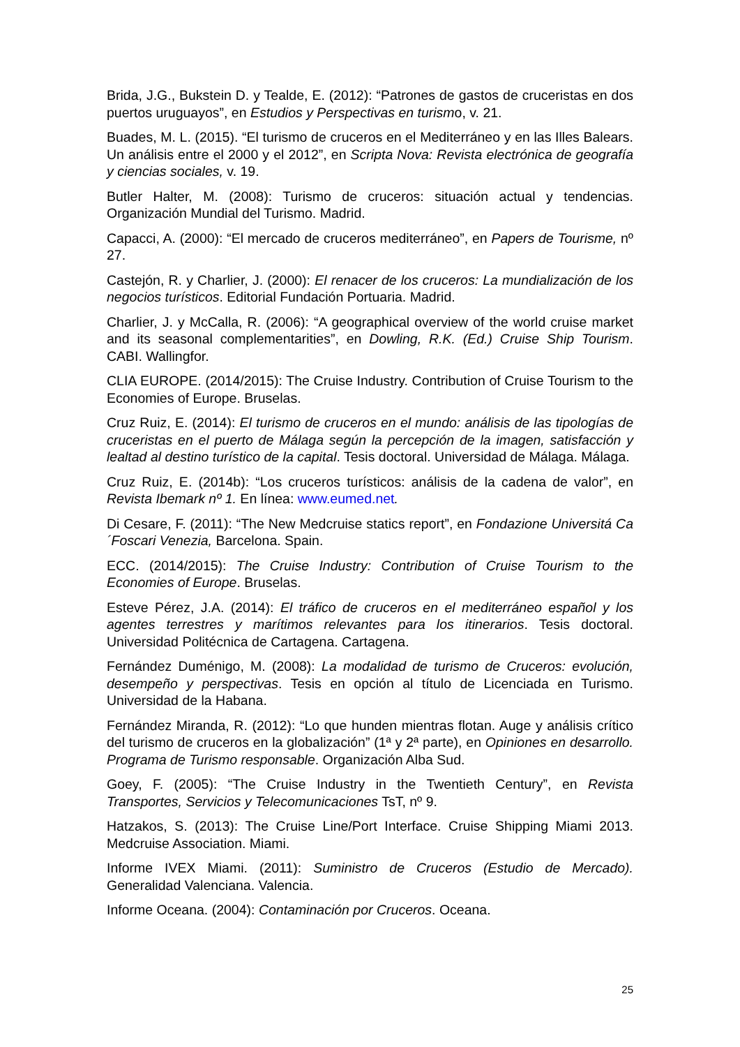Brida, J.G., Bukstein D. y Tealde, E. (2012): “Patrones de gastos de cruceristas en dos puertos uruguayos”, en Estudios y Perspectivas en turismo, v. 21.
Buades, M. L. (2015). “El turismo de cruceros en el Mediterráneo y en las Illes Balears. Un análisis entre el 2000 y el 2012”, en Scripta Nova: Revista electrónica de geografía y ciencias sociales, v. 19.
Butler Halter, M. (2008): Turismo de cruceros: situación actual y tendencias. Organización Mundial del Turismo. Madrid.
Capacci, A. (2000): “El mercado de cruceros mediterráneo”, en Papers de Tourisme, nº 27.
Castejón, R. y Charlier, J. (2000): El renacer de los cruceros: La mundialización de los negocios turísticos. Editorial Fundación Portuaria. Madrid.
Charlier, J. y McCalla, R. (2006): “A geographical overview of the world cruise market and its seasonal complementarities”, en Dowling, R.K. (Ed.) Cruise Ship Tourism. CABI. Wallingfor.
CLIA EUROPE. (2014/2015): The Cruise Industry. Contribution of Cruise Tourism to the Economies of Europe. Bruselas.
Cruz Ruiz, E. (2014): El turismo de cruceros en el mundo: análisis de las tipologías de cruceristas en el puerto de Málaga según la percepción de la imagen, satisfacción y lealtad al destino turístico de la capital. Tesis doctoral. Universidad de Málaga. Málaga.
Cruz Ruiz, E. (2014b): “Los cruceros turísticos: análisis de la cadena de valor”, en Revista Ibemark nº 1. En línea: www.eumed.net.
Di Cesare, F. (2011): “The New Medcruise statics report”, en Fondazione Universitá Ca´Foscari Venezia, Barcelona. Spain.
ECC. (2014/2015): The Cruise Industry: Contribution of Cruise Tourism to the Economies of Europe. Bruselas.
Esteve Pérez, J.A. (2014): El tráfico de cruceros en el mediterráneo español y los agentes terrestres y marítimos relevantes para los itinerarios. Tesis doctoral. Universidad Politécnica de Cartagena. Cartagena.
Fernández Duménigo, M. (2008): La modalidad de turismo de Cruceros: evolución, desempeño y perspectivas. Tesis en opción al título de Licenciada en Turismo. Universidad de la Habana.
Fernández Miranda, R. (2012): “Lo que hunden mientras flotan. Auge y análisis crítico del turismo de cruceros en la globalización” (1ª y 2ª parte), en Opiniones en desarrollo. Programa de Turismo responsable. Organización Alba Sud.
Goey, F. (2005): “The Cruise Industry in the Twentieth Century”, en Revista Transportes, Servicios y Telecomunicaciones TsT, nº 9.
Hatzakos, S. (2013): The Cruise Line/Port Interface. Cruise Shipping Miami 2013. Medcruise Association. Miami.
Informe IVEX Miami. (2011): Suministro de Cruceros (Estudio de Mercado). Generalidad Valenciana. Valencia.
Informe Oceana. (2004): Contaminación por Cruceros. Oceana.
25